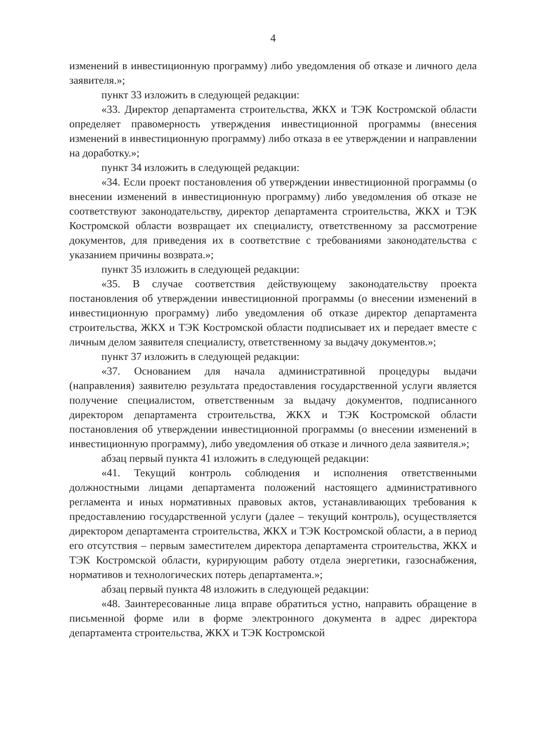4
изменений в инвестиционную программу) либо уведомления об отказе и личного дела заявителя.»;
пункт 33 изложить в следующей редакции:
«33. Директор департамента строительства, ЖКХ и ТЭК Костромской области определяет правомерность утверждения инвестиционной программы (внесения изменений в инвестиционную программу) либо отказа в ее утверждении и направлении на доработку.»;
пункт 34 изложить в следующей редакции:
«34. Если проект постановления об утверждении инвестиционной программы (о внесении изменений в инвестиционную программу) либо уведомления об отказе не соответствуют законодательству, директор департамента строительства, ЖКХ и ТЭК Костромской области возвращает их специалисту, ответственному за рассмотрение документов, для приведения их в соответствие с требованиями законодательства с указанием причины возврата.»;
пункт 35 изложить в следующей редакции:
«35. В случае соответствия действующему законодательству проекта постановления об утверждении инвестиционной программы (о внесении изменений в инвестиционную программу) либо уведомления об отказе директор департамента строительства, ЖКХ и ТЭК Костромской области подписывает их и передает вместе с личным делом заявителя специалисту, ответственному за выдачу документов.»;
пункт 37 изложить в следующей редакции:
«37. Основанием для начала административной процедуры выдачи (направления) заявителю результата предоставления государственной услуги является получение специалистом, ответственным за выдачу документов, подписанного директором департамента строительства, ЖКХ и ТЭК Костромской области постановления об утверждении инвестиционной программы (о внесении изменений в инвестиционную программу), либо уведомления об отказе и личного дела заявителя.»;
абзац первый пункта 41 изложить в следующей редакции:
«41. Текущий контроль соблюдения и исполнения ответственными должностными лицами департамента положений настоящего административного регламента и иных нормативных правовых актов, устанавливающих требования к предоставлению государственной услуги (далее – текущий контроль), осуществляется директором департамента строительства, ЖКХ и ТЭК Костромской области, а в период его отсутствия – первым заместителем директора департамента строительства, ЖКХ и ТЭК Костромской области, курирующим работу отдела энергетики, газоснабжения, нормативов и технологических потерь департамента.»;
абзац первый пункта 48 изложить в следующей редакции:
«48. Заинтересованные лица вправе обратиться устно, направить обращение в письменной форме или в форме электронного документа в адрес директора департамента строительства, ЖКХ и ТЭК Костромской